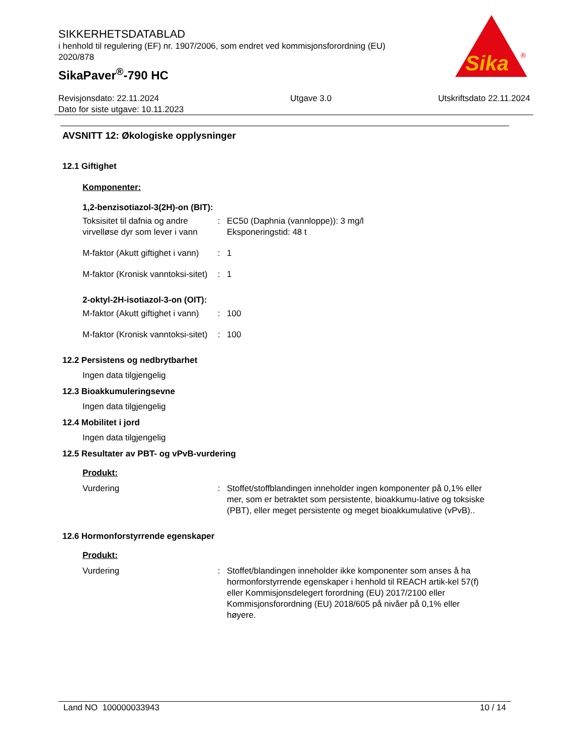SIKKERHETSDATABLAD
i henhold til regulering (EF) nr. 1907/2006, som endret ved kommisjonsforordning (EU) 2020/878
SikaPaver<sup>®</sup>-790 HC
Sika
®
Revisjonsdato: 22.11.2024
Dato for siste utgave: 10.11.2023
Utgave 3.0 Utskriftsdato 22.11.2024
AVSNITT 12: Økologiske opplysninger
12.1 Giftighet
Komponenter:
1,2-benzisotiazol-3(2H)-on (BIT):
Toksisitet til dafnia og andre virvelløse dyr som lever i vann
: EC50 (Daphnia (vannloppe)): 3 mg/l
Eksponeringstid: 48 t
M-faktor (Akutt giftighet i vann)
: 1
M-faktor (Kronisk vanntoksi-sitet)
: 1
2-oktyl-2H-isotiazol-3-on (OIT):
M-faktor (Akutt giftighet i vann)
: 100
M-faktor (Kronisk vanntoksi-sitet)
: 100
12.2 Persistens og nedbrytbarhet
Ingen data tilgjengelig
12.3 Bioakkumuleringsevne
Ingen data tilgjengelig
12.4 Mobilitet i jord
Ingen data tilgjengelig
12.5 Resultater av PBT- og vPvB-vurdering
Produkt:
Vurdering : Stoffet/stoffblandingen inneholder ingen komponenter på 0,1% eller mer, som er betraktet som persistente, bioakkumu-lative og toksiske (PBT), eller meget persistente og meget bioakkumulative (vPvB)..
12.6 Hormonforstyrrende egenskaper
Produkt:
Vurdering : Stoffet/blandingen inneholder ikke komponenter som anses å ha hormonforstyrrende egenskaper i henhold til REACH artik-kel 57(f) eller Kommisjonsdelegert forordning (EU) 2017/2100 eller Kommisjonsforordning (EU) 2018/605 på nivåer på 0,1% eller høyere.
Land NO 100000033943 10 / 14